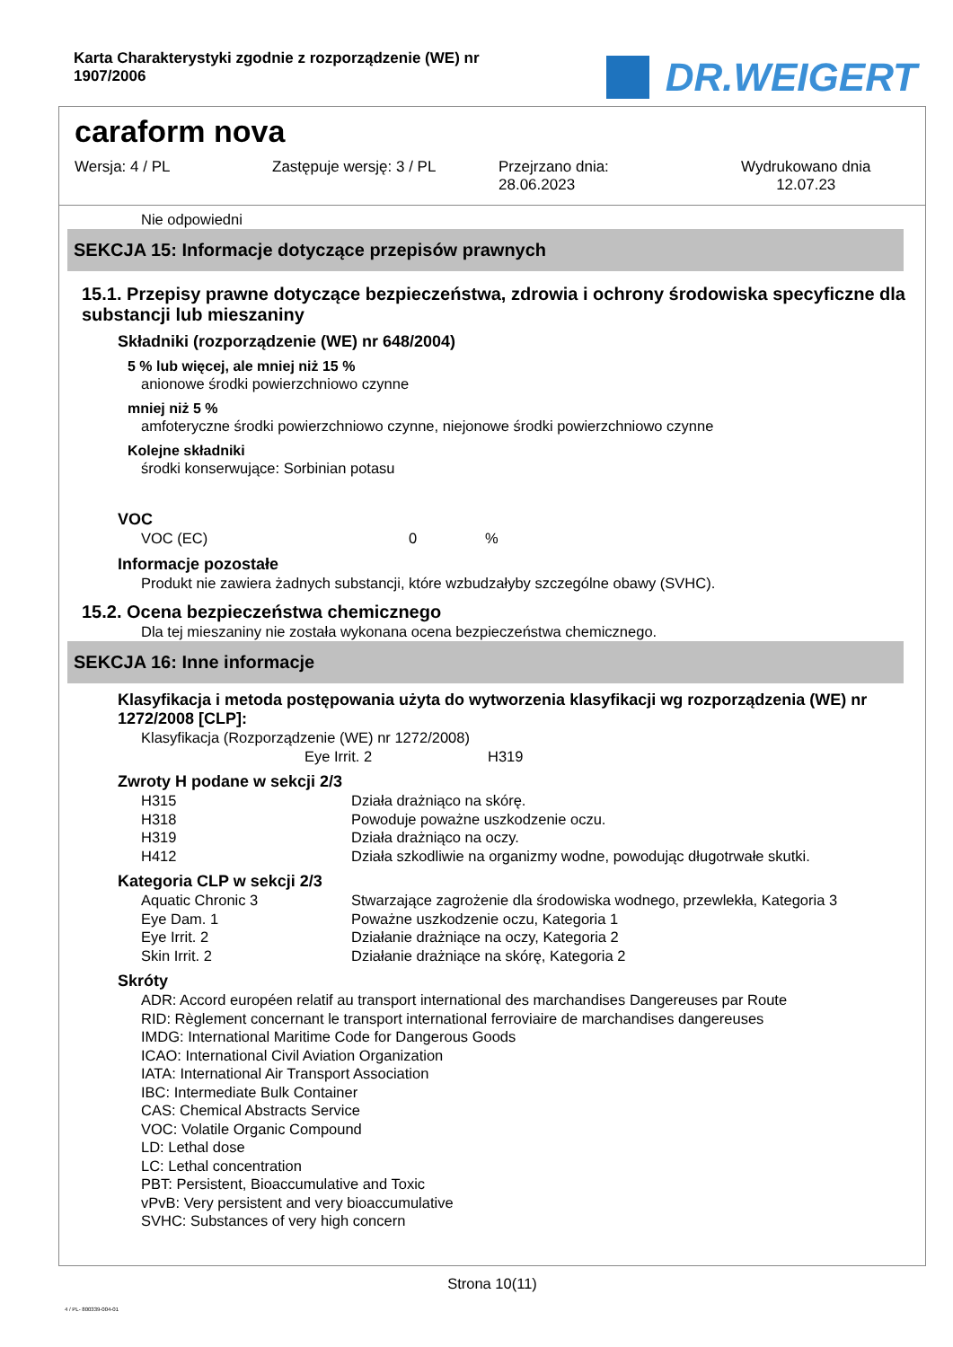Karta Charakterystyki zgodnie z rozporządzenie (WE) nr 1907/2006
DR.WEIGERT
caraform nova
Wersja: 4 / PL Zastępuje wersję: 3 / PL Przejrzano dnia:
28.06.2023
Wydrukowano dnia
12.07.23
Nie odpowiedni
SEKCJA 15: Informacje dotyczące przepisów prawnych
15.1. Przepisy prawne dotyczące bezpieczeństwa, zdrowia i ochrony środowiska specyficzne dla substancji lub mieszaniny
Składniki (rozporządzenie (WE) nr 648/2004)
5 % lub więcej, ale mniej niż 15 %
anionowe środki powierzchniowo czynne
mniej niż 5 %
amfoteryczne środki powierzchniowo czynne, niejonowe środki powierzchniowo czynne
Kolejne składniki
środki konserwujące: Sorbinian potasu
VOC
| VOC (EC) | 0 | % |
Informacje pozostałe
Produkt nie zawiera żadnych substancji, które wzbudzałyby szczególne obawy (SVHC).
15.2. Ocena bezpieczeństwa chemicznego
Dla tej mieszaniny nie została wykonana ocena bezpieczeństwa chemicznego.
SEKCJA 16: Inne informacje
Klasyfikacja i metoda postępowania użyta do wytworzenia klasyfikacji wg rozporządzenia (WE) nr 1272/2008 [CLP]:
Klasyfikacja (Rozporządzenie (WE) nr 1272/2008)
| | Eye Irrit. 2 | H319 |
Zwroty H podane w sekcji 2/3
| H315 | Działa drażniąco na skórę. |
| H318 | Powoduje poważne uszkodzenie oczu. |
| H319 | Działa drażniąco na oczy. |
| H412 | Działa szkodliwie na organizmy wodne, powodując długotrwałe skutki. |
Kategoria CLP w sekcji 2/3
| Aquatic Chronic 3 | Stwarzające zagrożenie dla środowiska wodnego, przewlekła, Kategoria 3 |
| Eye Dam. 1 | Poważne uszkodzenie oczu, Kategoria 1 |
| Eye Irrit. 2 | Działanie drażniące na oczy, Kategoria 2 |
| Skin Irrit. 2 | Działanie drażniące na skórę, Kategoria 2 |
Skróty
ADR: Accord européen relatif au transport international des marchandises Dangereuses par Route
RID: Règlement concernant le transport international ferroviaire de marchandises dangereuses
IMDG: International Maritime Code for Dangerous Goods
ICAO: International Civil Aviation Organization
IATA: International Air Transport Association
IBC: Intermediate Bulk Container
CAS: Chemical Abstracts Service
VOC: Volatile Organic Compound
LD: Lethal dose
LC: Lethal concentration
PBT: Persistent, Bioaccumulative and Toxic
vPvB: Very persistent and very bioaccumulative
SVHC: Substances of very high concern
Strona 10(11)
4 / PL- 800339-004-01